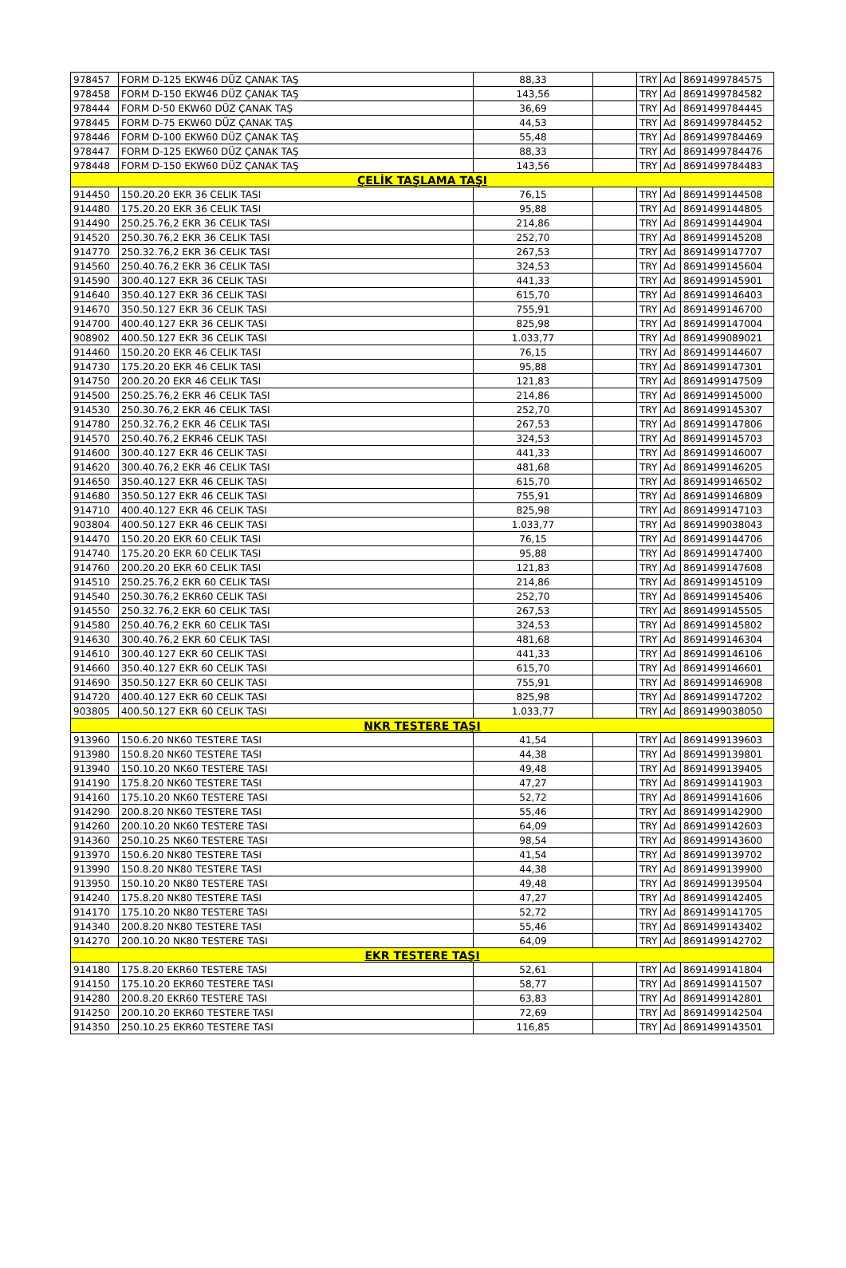| 978457 | FORM D-125 EKW46 DÜZ ÇANAK TAŞ | 88,33 | | TRY | Ad | 8691499784575 |
| 978458 | FORM D-150 EKW46 DÜZ ÇANAK TAŞ | 143,56 | | TRY | Ad | 8691499784582 |
| 978444 | FORM D-50 EKW60 DÜZ ÇANAK TAŞ | 36,69 | | TRY | Ad | 8691499784445 |
| 978445 | FORM D-75 EKW60 DÜZ ÇANAK TAŞ | 44,53 | | TRY | Ad | 8691499784452 |
| 978446 | FORM D-100 EKW60 DÜZ ÇANAK TAŞ | 55,48 | | TRY | Ad | 8691499784469 |
| 978447 | FORM D-125 EKW60 DÜZ ÇANAK TAŞ | 88,33 | | TRY | Ad | 8691499784476 |
| 978448 | FORM D-150 EKW60 DÜZ ÇANAK TAŞ | 143,56 | | TRY | Ad | 8691499784483 |
| ÇELİK TAŞLAMA TAŞI | | | | | | |
| 914450 | 150.20.20 EKR 36 CELIK TASI | 76,15 | | TRY | Ad | 8691499144508 |
| 914480 | 175.20.20 EKR 36 CELIK TASI | 95,88 | | TRY | Ad | 8691499144805 |
| 914490 | 250.25.76,2 EKR 36 CELIK TASI | 214,86 | | TRY | Ad | 8691499144904 |
| 914520 | 250.30.76,2 EKR 36 CELIK TASI | 252,70 | | TRY | Ad | 8691499145208 |
| 914770 | 250.32.76,2 EKR 36 CELIK TASI | 267,53 | | TRY | Ad | 8691499147707 |
| 914560 | 250.40.76,2 EKR 36 CELIK TASI | 324,53 | | TRY | Ad | 8691499145604 |
| 914590 | 300.40.127 EKR 36 CELIK TASI | 441,33 | | TRY | Ad | 8691499145901 |
| 914640 | 350.40.127 EKR 36 CELIK TASI | 615,70 | | TRY | Ad | 8691499146403 |
| 914670 | 350.50.127 EKR 36 CELIK TASI | 755,91 | | TRY | Ad | 8691499146700 |
| 914700 | 400.40.127 EKR 36 CELIK TASI | 825,98 | | TRY | Ad | 8691499147004 |
| 908902 | 400.50.127 EKR 36 CELIK TASI | 1.033,77 | | TRY | Ad | 8691499089021 |
| 914460 | 150.20.20 EKR 46 CELIK TASI | 76,15 | | TRY | Ad | 8691499144607 |
| 914730 | 175.20.20 EKR 46 CELIK TASI | 95,88 | | TRY | Ad | 8691499147301 |
| 914750 | 200.20.20 EKR 46 CELIK TASI | 121,83 | | TRY | Ad | 8691499147509 |
| 914500 | 250.25.76,2 EKR 46 CELIK TASI | 214,86 | | TRY | Ad | 8691499145000 |
| 914530 | 250.30.76,2 EKR 46 CELIK TASI | 252,70 | | TRY | Ad | 8691499145307 |
| 914780 | 250.32.76,2 EKR 46 CELIK TASI | 267,53 | | TRY | Ad | 8691499147806 |
| 914570 | 250.40.76,2 EKR46 CELIK TASI | 324,53 | | TRY | Ad | 8691499145703 |
| 914600 | 300.40.127 EKR 46 CELIK TASI | 441,33 | | TRY | Ad | 8691499146007 |
| 914620 | 300.40.76,2 EKR 46 CELIK TASI | 481,68 | | TRY | Ad | 8691499146205 |
| 914650 | 350.40.127 EKR 46 CELIK TASI | 615,70 | | TRY | Ad | 8691499146502 |
| 914680 | 350.50.127 EKR 46 CELIK TASI | 755,91 | | TRY | Ad | 8691499146809 |
| 914710 | 400.40.127 EKR 46 CELIK TASI | 825,98 | | TRY | Ad | 8691499147103 |
| 903804 | 400.50.127 EKR 46 CELIK TASI | 1.033,77 | | TRY | Ad | 8691499038043 |
| 914470 | 150.20.20 EKR 60 CELIK TASI | 76,15 | | TRY | Ad | 8691499144706 |
| 914740 | 175.20.20 EKR 60 CELIK TASI | 95,88 | | TRY | Ad | 8691499147400 |
| 914760 | 200.20.20 EKR 60 CELIK TASI | 121,83 | | TRY | Ad | 8691499147608 |
| 914510 | 250.25.76,2 EKR 60 CELIK TASI | 214,86 | | TRY | Ad | 8691499145109 |
| 914540 | 250.30.76,2 EKR60 CELIK TASI | 252,70 | | TRY | Ad | 8691499145406 |
| 914550 | 250.32.76,2 EKR 60 CELIK TASI | 267,53 | | TRY | Ad | 8691499145505 |
| 914580 | 250.40.76,2 EKR 60 CELIK TASI | 324,53 | | TRY | Ad | 8691499145802 |
| 914630 | 300.40.76,2 EKR 60 CELIK TASI | 481,68 | | TRY | Ad | 8691499146304 |
| 914610 | 300.40.127 EKR 60 CELIK TASI | 441,33 | | TRY | Ad | 8691499146106 |
| 914660 | 350.40.127 EKR 60 CELIK TASI | 615,70 | | TRY | Ad | 8691499146601 |
| 914690 | 350.50.127 EKR 60 CELIK TASI | 755,91 | | TRY | Ad | 8691499146908 |
| 914720 | 400.40.127 EKR 60 CELIK TASI | 825,98 | | TRY | Ad | 8691499147202 |
| 903805 | 400.50.127 EKR 60 CELIK TASI | 1.033,77 | | TRY | Ad | 8691499038050 |
| NKR TESTERE TAŞI | | | | | | |
| 913960 | 150.6.20 NK60 TESTERE TASI | 41,54 | | TRY | Ad | 8691499139603 |
| 913980 | 150.8.20 NK60 TESTERE TASI | 44,38 | | TRY | Ad | 8691499139801 |
| 913940 | 150.10.20 NK60 TESTERE TASI | 49,48 | | TRY | Ad | 8691499139405 |
| 914190 | 175.8.20 NK60 TESTERE TASI | 47,27 | | TRY | Ad | 8691499141903 |
| 914160 | 175.10.20 NK60 TESTERE TASI | 52,72 | | TRY | Ad | 8691499141606 |
| 914290 | 200.8.20 NK60 TESTERE TASI | 55,46 | | TRY | Ad | 8691499142900 |
| 914260 | 200.10.20 NK60 TESTERE TASI | 64,09 | | TRY | Ad | 8691499142603 |
| 914360 | 250.10.25 NK60 TESTERE TASI | 98,54 | | TRY | Ad | 8691499143600 |
| 913970 | 150.6.20 NK80 TESTERE TASI | 41,54 | | TRY | Ad | 8691499139702 |
| 913990 | 150.8.20 NK80 TESTERE TASI | 44,38 | | TRY | Ad | 8691499139900 |
| 913950 | 150.10.20 NK80 TESTERE TASI | 49,48 | | TRY | Ad | 8691499139504 |
| 914240 | 175.8.20 NK80 TESTERE TASI | 47,27 | | TRY | Ad | 8691499142405 |
| 914170 | 175.10.20 NK80 TESTERE TASI | 52,72 | | TRY | Ad | 8691499141705 |
| 914340 | 200.8.20 NK80 TESTERE TASI | 55,46 | | TRY | Ad | 8691499143402 |
| 914270 | 200.10.20 NK80 TESTERE TASI | 64,09 | | TRY | Ad | 8691499142702 |
| EKR TESTERE TAŞI | | | | | | |
| 914180 | 175.8.20 EKR60 TESTERE TASI | 52,61 | | TRY | Ad | 8691499141804 |
| 914150 | 175.10.20 EKR60 TESTERE TASI | 58,77 | | TRY | Ad | 8691499141507 |
| 914280 | 200.8.20 EKR60 TESTERE TASI | 63,83 | | TRY | Ad | 8691499142801 |
| 914250 | 200.10.20 EKR60 TESTERE TASI | 72,69 | | TRY | Ad | 8691499142504 |
| 914350 | 250.10.25 EKR60 TESTERE TASI | 116,85 | | TRY | Ad | 8691499143501 |